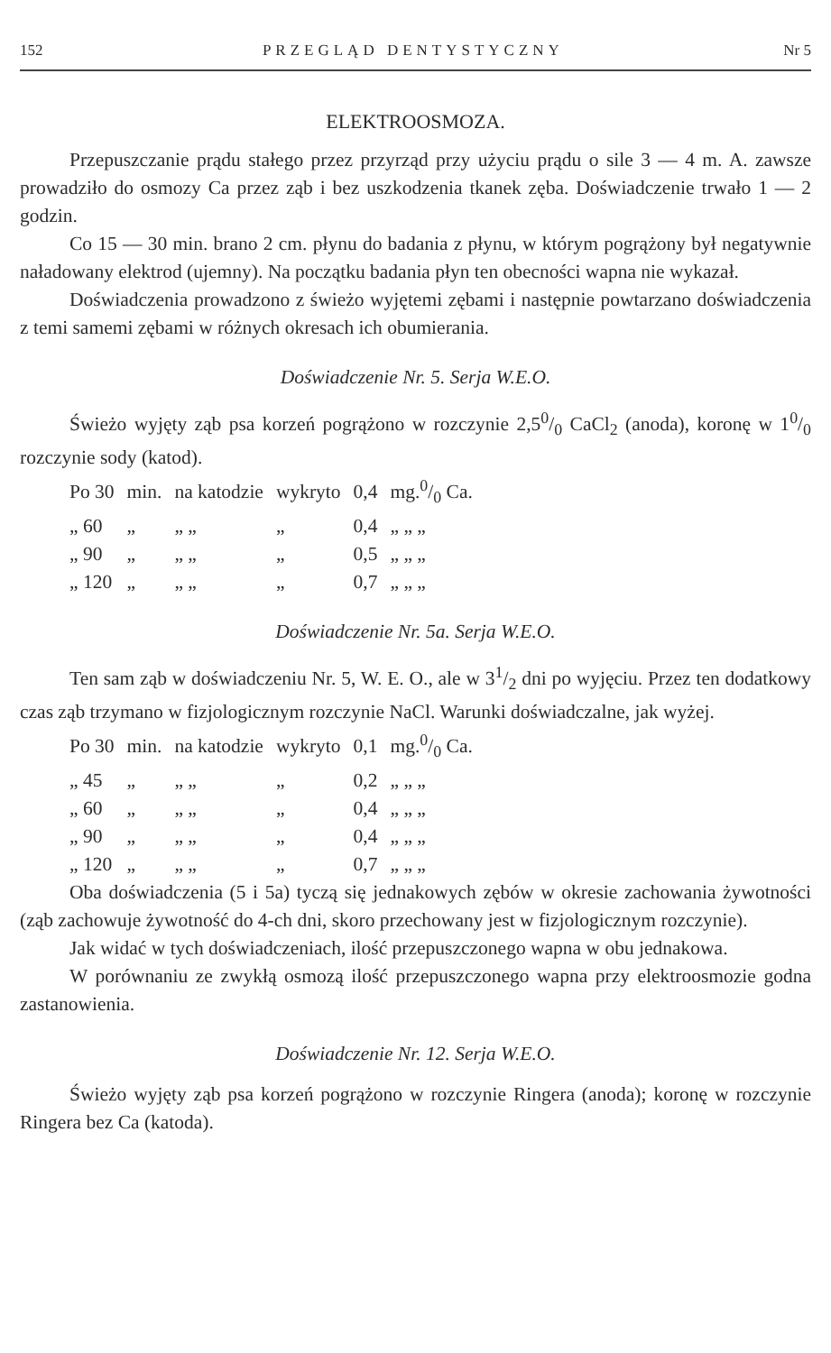152 PRZEGLĄD DENTYSTYCZNY Nr 5
ELEKTROOSMOZA.
Przepuszczanie prądu stałego przez przyrząd przy użyciu prądu o sile 3 — 4 m. A. zawsze prowadziło do osmozy Ca przez ząb i bez uszkodzenia tkanek zęba. Doświadczenie trwało 1 — 2 godzin.
Co 15 — 30 min. brano 2 cm. płynu do badania z płynu, w którym pogrążony był negatywnie naładowany elektrod (ujemny). Na początku badania płyn ten obecności wapna nie wykazał.
Doświadczenia prowadzono z świeżo wyjętemi zębami i następnie powtarzano doświadczenia z temi samemi zębami w różnych okresach ich obumierania.
Doświadczenie Nr. 5. Serja W.E.O.
Świeżo wyjęty ząb psa korzeń pogrążono w rozczynie 2,50/0 CaCl<sub>2</sub> (anoda), koronę w 10/0 rozczynie sody (katod).
| Po 30 | min. | na katodzie | wykryto | 0,4 | mg.0/0 Ca. |
| „ 60 | „ | „ „ | „ | 0,4 | „ „ „ |
| „ 90 | „ | „ „ | „ | 0,5 | „ „ „ |
| „ 120 | „ | „ „ | „ | 0,7 | „ „ „ |
Doświadczenie Nr. 5a. Serja W.E.O.
Ten sam ząb w doświadczeniu Nr. 5, W. E. O., ale w 31/2 dni po wyjęciu. Przez ten dodatkowy czas ząb trzymano w fizjologicznym rozczynie NaCl. Warunki doświadczalne, jak wyżej.
| Po 30 | min. | na katodzie | wykryto | 0,1 | mg.0/0 Ca. |
| „ 45 | „ | „ „ | „ | 0,2 | „ „ „ |
| „ 60 | „ | „ „ | „ | 0,4 | „ „ „ |
| „ 90 | „ | „ „ | „ | 0,4 | „ „ „ |
| „ 120 | „ | „ „ | „ | 0,7 | „ „ „ |
Oba doświadczenia (5 i 5a) tyczą się jednakowych zębów w okresie zachowania żywotności (ząb zachowuje żywotność do 4-ch dni, skoro przechowany jest w fizjologicznym rozczynie).
Jak widać w tych doświadczeniach, ilość przepuszczonego wapna w obu jednakowa.
W porównaniu ze zwykłą osmozą ilość przepuszczonego wapna przy elektroosmozie godna zastanowienia.
Doświadczenie Nr. 12. Serja W.E.O.
Świeżo wyjęty ząb psa korzeń pogrążono w rozczynie Ringera (anoda); koronę w rozczynie Ringera bez Ca (katoda).